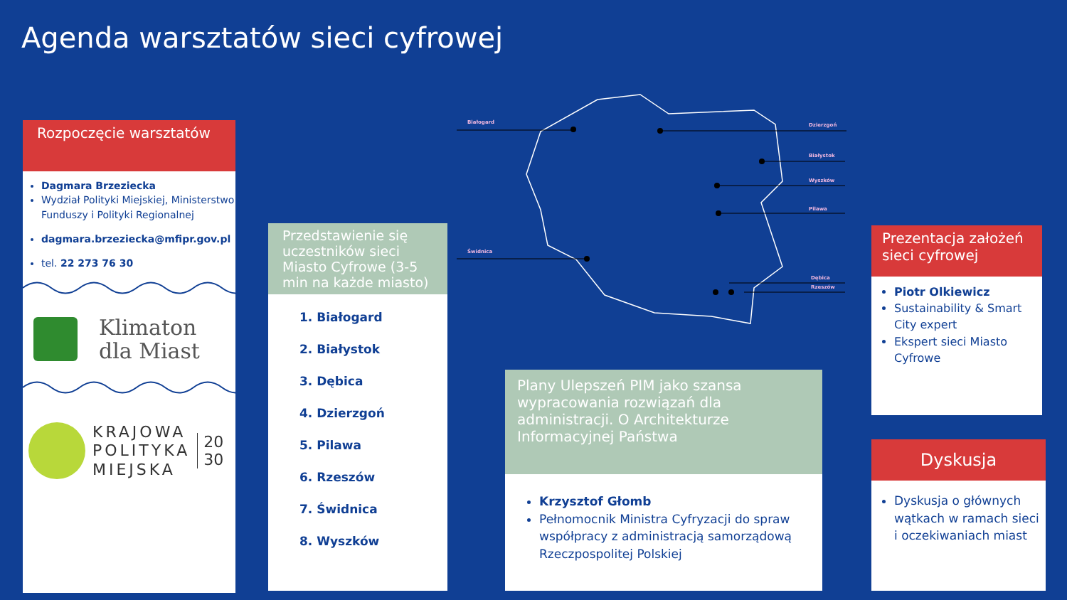Agenda warsztatów sieci cyfrowej
Rozpoczęcie warsztatów
Dagmara Brzeziecka
Wydział Polityki Miejskiej, Ministerstwo Funduszy i Polityki Regionalnej
dagmara.brzeziecka@mfipr.gov.pl
tel. 22 273 76 30
Klimaton
dla Miast
KRAJOWA
POLITYKA
MIEJSKA
20
30
Przedstawienie się uczestników sieci Miasto Cyfrowe (3-5 min na każde miasto)
1. Białogard
2. Białystok
3. Dębica
4. Dzierzgoń
5. Pilawa
6. Rzeszów
7. Świdnica
8. Wyszków
Białogard Dzierzgoń
Białystok
Wyszków
Pilawa
Świdnica
Dębica
Rzeszów
Plany Ulepszeń PIM jako szansa wypracowania rozwiązań dla administracji. O Architekturze Informacyjnej Państwa
Krzysztof Głomb
Pełnomocnik Ministra Cyfryzacji do spraw współpracy z administracją samorządową Rzeczpospolitej Polskiej
Prezentacja założeń sieci cyfrowej
Piotr Olkiewicz
Sustainability & Smart City expert
Ekspert sieci Miasto Cyfrowe
Dyskusja
Dyskusja o głównych wątkach w ramach sieci i oczekiwaniach miast